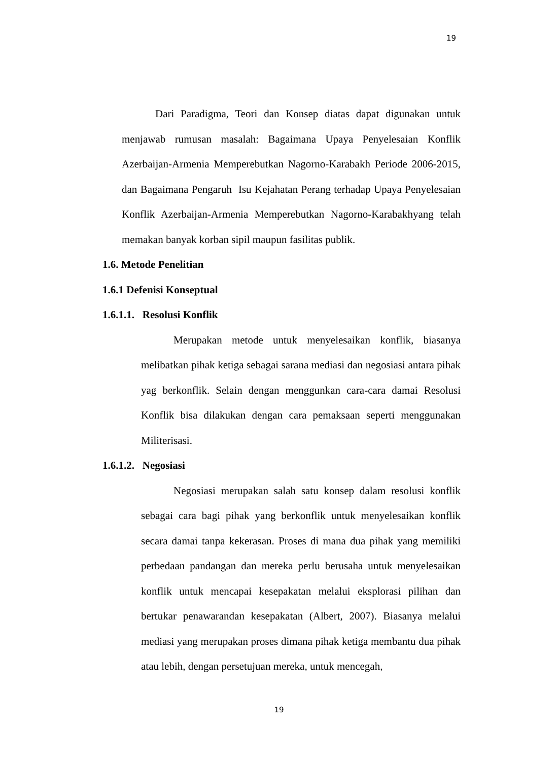19
Dari Paradigma, Teori dan Konsep diatas dapat digunakan untuk menjawab rumusan masalah: Bagaimana Upaya Penyelesaian Konflik Azerbaijan-Armenia Memperebutkan Nagorno-Karabakh Periode 2006-2015, dan Bagaimana Pengaruh Isu Kejahatan Perang terhadap Upaya Penyelesaian Konflik Azerbaijan-Armenia Memperebutkan Nagorno-Karabakhyang telah memakan banyak korban sipil maupun fasilitas publik.
1.6. Metode Penelitian
1.6.1 Defenisi Konseptual
1.6.1.1. Resolusi Konflik
Merupakan metode untuk menyelesaikan konflik, biasanya melibatkan pihak ketiga sebagai sarana mediasi dan negosiasi antara pihak yag berkonflik. Selain dengan menggunkan cara-cara damai Resolusi Konflik bisa dilakukan dengan cara pemaksaan seperti menggunakan Militerisasi.
1.6.1.2. Negosiasi
Negosiasi merupakan salah satu konsep dalam resolusi konflik sebagai cara bagi pihak yang berkonflik untuk menyelesaikan konflik secara damai tanpa kekerasan. Proses di mana dua pihak yang memiliki perbedaan pandangan dan mereka perlu berusaha untuk menyelesaikan konflik untuk mencapai kesepakatan melalui eksplorasi pilihan dan bertukar penawarandan kesepakatan (Albert, 2007). Biasanya melalui mediasi yang merupakan proses dimana pihak ketiga membantu dua pihak atau lebih, dengan persetujuan mereka, untuk mencegah,
19